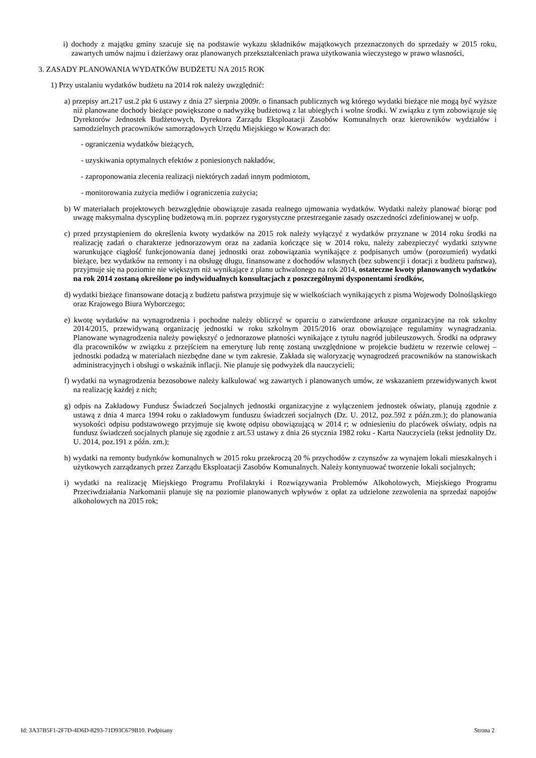i) dochody z majątku gminy szacuje się na podstawie wykazu składników majątkowych przeznaczonych do sprzedaży w 2015 roku, zawartych umów najmu i dzierżawy oraz planowanych przekształceniach prawa użytkowania wieczystego w prawo własności,
3. ZASADY PLANOWANIA WYDATKÓW BUDŻETU NA 2015 ROK
1) Przy ustalaniu wydatków budżetu na 2014 rok należy uwzględnić:
a) przepisy art.217 ust.2 pkt 6 ustawy z dnia 27 sierpnia 2009r. o finansach publicznych wg którego wydatki bieżące nie mogą być wyższe niż planowane dochody bieżące powiększone o nadwyżkę budżetową z lat ubiegłych i wolne środki. W związku z tym zobowiązuje się Dyrektorów Jednostek Budżetowych, Dyrektora Zarządu Eksploatacji Zasobów Komunalnych oraz kierowników wydziałów i samodzielnych pracowników samorządowych Urzędu Miejskiego w Kowarach do:
- ograniczenia wydatków bieżących,
- uzyskiwania optymalnych efektów z poniesionych nakładów,
- zaproponowania zlecenia realizacji niektórych zadań innym podmiotom,
- monitorowania zużycia mediów i ograniczenia zużycia;
b) W materiałach projektowych bezwzględnie obowiązuje zasada realnego ujmowania wydatków. Wydatki należy planować biorąc pod uwagę maksymalna dyscyplinę budżetową m.in. poprzez rygorystyczne przestrzeganie zasady oszczedności zdefiniowanej w uofp.
c) przed przystąpieniem do określenia kwoty wydatków na 2015 rok należy wyłączyć z wydatków przyznane w 2014 roku środki na realizację zadań o charakterze jednorazowym oraz na zadania kończące się w 2014 roku, należy zabezpieczyć wydatki sztywne warunkujące ciągłość funkcjonowania danej jednostki oraz zobowiązania wynikające z podpisanych umów (porozumień) wydatki bieżące, bez wydatków na remonty i na obsługę długu, finansowane z dochodów własnych (bez subwencji i dotacji z budżetu państwa), przyjmuje się na poziomie nie większym niż wynikające z planu uchwalonego na rok 2014, ostateczne kwoty planowanych wydatków na rok 2014 zostaną określone po indywidualnych konsultacjach z poszczególnymi dysponentami środków,
d) wydatki bieżące finansowane dotacją z budżetu państwa przyjmuje się w wielkościach wynikających z pisma Wojewody Dolnośląskiego oraz Krajowego Biura Wyborczego;
e) kwotę wydatków na wynagrodzenia i pochodne należy obliczyć w oparciu o zatwierdzone arkusze organizacyjne na rok szkolny 2014/2015, przewidywaną organizację jednostki w roku szkolnym 2015/2016 oraz obowiązujące regulaminy wynagradzania. Planowane wynagrodzenia należy powiększyć o jednorazowe płatności wynikające z tytułu nagród jubileuszowych. Środki na odprawy dla pracowników w związku z przejściem na emeryturę lub rentę zostaną uwzględnione w projekcie budżetu w rezerwie celowej – jednostki podadzą w materiałach niezbędne dane w tym zakresie. Zakłada się waloryzację wynagrodzeń pracowników na stanowiskach administracyjnych i obsługi o wskaźnik inflacji. Nie planuje się podwyżek dla nauczycieli;
f) wydatki na wynagrodzenia bezosobowe należy kalkulować wg zawartych i planowanych umów, ze wskazaniem przewidywanych kwot na realizację każdej z nich;
g) odpis na Zakładowy Fundusz Świadczeń Socjalnych jednostki organizacyjne z wyłączeniem jednostek oświaty, planują zgodnie z ustawą z dnia 4 marca 1994 roku o zakładowym funduszu świadczeń socjalnych (Dz. U. 2012, poz.592 z późn.zm.); do planowania wysokości odpisu podstawowego przyjmuje się kwotę odpisu obowiązującą w 2014 r; w odniesieniu do placówek oświaty, odpis na fundusz świadczeń socjalnych planuje się zgodnie z art.53 ustawy z dnia 26 stycznia 1982 roku - Karta Nauczyciela (tekst jednolity Dz. U. 2014, poz.191 z późn. zm.);
h) wydatki na remonty budynków komunalnych w 2015 roku przekroczą 20 % przychodów z czynszów za wynajem lokali mieszkalnych i użytkowych zarządzanych przez Zarządu Eksploatacji Zasobów Komunalnych. Należy kontynuować tworzenie lokali socjalnych;
i) wydatki na realizację Miejskiego Programu Profilaktyki i Rozwiązywania Problemów Alkoholowych, Miejskiego Programu Przeciwdziałania Narkomanii planuje się na poziomie planowanych wpływów z opłat za udzielone zezwolenia na sprzedaż napojów alkoholowych na 2015 rok;
Id: 3A37B5F1-2F7D-4D6D-8293-71D93C679B10. Podpisany Strona 2